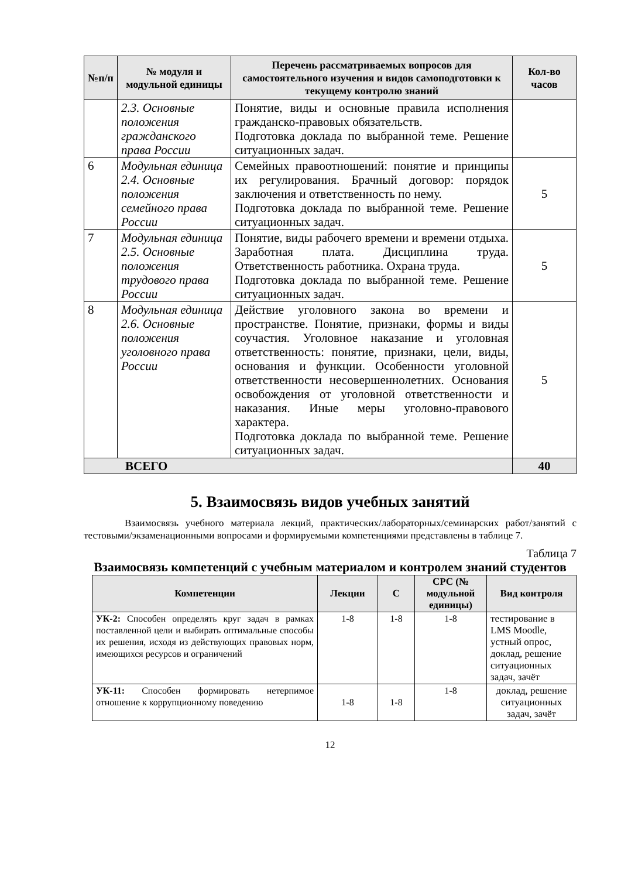| №п/п | № модуля и модульной единицы | Перечень рассматриваемых вопросов для самостоятельного изучения и видов самоподготовки к текущему контролю знаний | Кол-во часов |
| --- | --- | --- | --- |
| | 2.3. Основные положения гражданского права России | Понятие, виды и основные правила исполнения гражданско-правовых обязательств. Подготовка доклада по выбранной теме. Решение ситуационных задач. | |
| 6 | Модульная единица 2.4. Основные положения семейного права России | Семейных правоотношений: понятие и принципы их регулирования. Брачный договор: порядок заключения и ответственность по нему. Подготовка доклада по выбранной теме. Решение ситуационных задач. | 5 |
| 7 | Модульная единица 2.5. Основные положения трудового права России | Понятие, виды рабочего времени и времени отдыха. Заработная плата. Дисциплина труда. Ответственность работника. Охрана труда. Подготовка доклада по выбранной теме. Решение ситуационных задач. | 5 |
| 8 | Модульная единица 2.6. Основные положения уголовного права России | Действие уголовного закона во времени и пространстве. Понятие, признаки, формы и виды соучастия. Уголовное наказание и уголовная ответственность: понятие, признаки, цели, виды, основания и функции. Особенности уголовной ответственности несовершеннолетних. Основания освобождения от уголовной ответственности и наказания. Иные меры уголовно-правового характера. Подготовка доклада по выбранной теме. Решение ситуационных задач. | 5 |
| ВСЕГО | | | 40 |
5. Взаимосвязь видов учебных занятий
Взаимосвязь учебного материала лекций, практических/лабораторных/семинарских работ/занятий с тестовыми/экзаменационными вопросами и формируемыми компетенциями представлены в таблице 7.
Таблица 7
Взаимосвязь компетенций с учебным материалом и контролем знаний студентов
| Компетенции | Лекции | С | СРС (№ модульной единицы) | Вид контроля |
| --- | --- | --- | --- | --- |
| УК-2: Способен определять круг задач в рамках поставленной цели и выбирать оптимальные способы их решения, исходя из действующих правовых норм, имеющихся ресурсов и ограничений | 1-8 | 1-8 | 1-8 | тестирование в LMS Moodle, устный опрос, доклад, решение ситуационных задач, зачёт |
| УК-11: Способен формировать нетерпимое отношение к коррупционному поведению | 1-8 | 1-8 | 1-8 | доклад, решение ситуационных задач, зачёт |
12